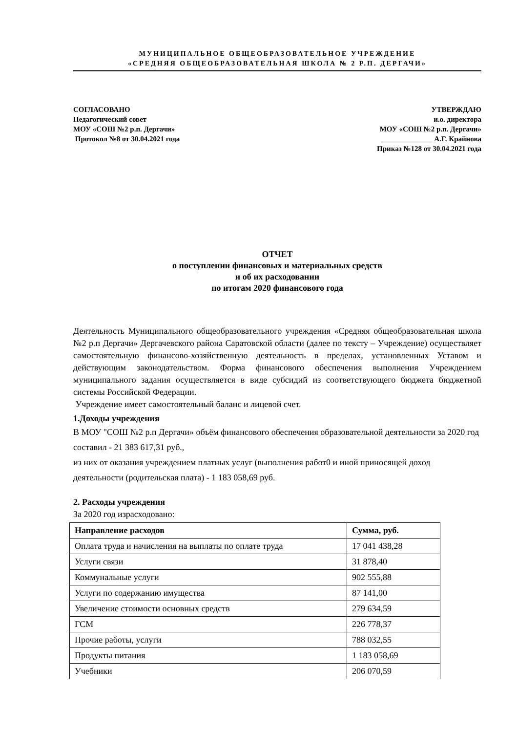МУНИЦИПАЛЬНОЕ ОБЩЕОБРАЗОВАТЕЛЬНОЕ УЧРЕЖДЕНИЕ
«СРЕДНЯЯ ОБЩЕОБРАЗОВАТЕЛЬНАЯ ШКОЛА № 2 Р.П. ДЕРГАЧИ»
СОГЛАСОВАНО
Педагогический совет
МОУ «СОШ №2 р.п. Дергачи»
Протокол №8 от 30.04.2021 года
УТВЕРЖДАЮ
и.о. директора
МОУ «СОШ №2 р.п. Дергачи»
______________ А.Г. Крайнова
Приказ №128 от 30.04.2021 года
ОТЧЕТ
о поступлении финансовых и материальных средств
и об их расходовании
по итогам 2020 финансового года
Деятельность Муниципального общеобразовательного учреждения «Средняя общеобразовательная школа №2 р.п Дергачи» Дергачевского района Саратовской области (далее по тексту – Учреждение) осуществляет самостоятельную финансово-хозяйственную деятельность в пределах, установленных Уставом и действующим законодательством. Форма финансового обеспечения выполнения Учреждением муниципального задания осуществляется в виде субсидий из соответствующего бюджета бюджетной системы Российской Федерации.
Учреждение имеет самостоятельный баланс и лицевой счет.
1.Доходы учреждения
В МОУ "СОШ №2 р.п Дергачи» объём финансового обеспечения образовательной деятельности за 2020 год составил - 21 383 617,31 руб.,
из них от оказания учреждением платных услуг (выполнения работ0 и иной приносящей доход деятельности (родительская плата) - 1 183 058,69 руб.
2. Расходы учреждения
За 2020 год израсходовано:
| Направление расходов | Сумма, руб. |
| --- | --- |
| Оплата труда и начисления на выплаты по оплате труда | 17 041 438,28 |
| Услуги связи | 31 878,40 |
| Коммунальные услуги | 902 555,88 |
| Услуги по содержанию имущества | 87 141,00 |
| Увеличение стоимости основных средств | 279 634,59 |
| ГСМ | 226 778,37 |
| Прочие работы, услуги | 788 032,55 |
| Продукты питания | 1 183 058,69 |
| Учебники | 206 070,59 |